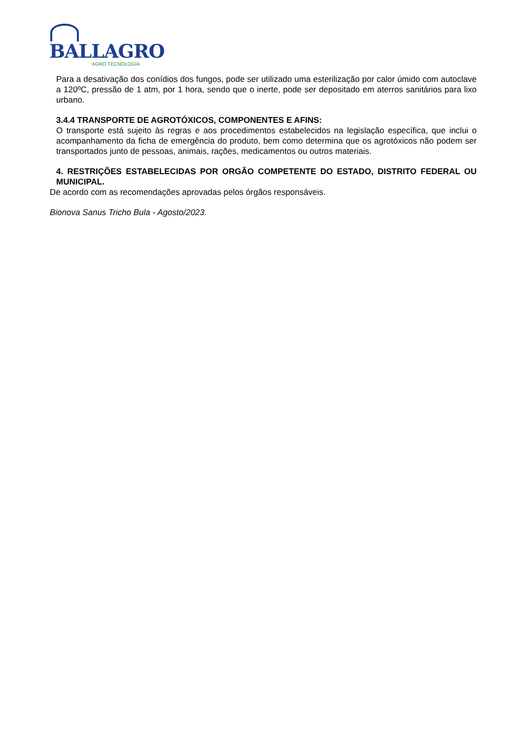BALLAGRO
AGRO TECNOLOGIA
Para a desativação dos conídios dos fungos, pode ser utilizado uma esterilização por calor úmido com autoclave a 120ºC, pressão de 1 atm, por 1 hora, sendo que o inerte, pode ser depositado em aterros sanitários para lixo urbano.
3.4.4 TRANSPORTE DE AGROTÓXICOS, COMPONENTES E AFINS:
O transporte está sujeito às regras e aos procedimentos estabelecidos na legislação específica, que inclui o acompanhamento da ficha de emergência do produto, bem como determina que os agrotóxicos não podem ser transportados junto de pessoas, animais, rações, medicamentos ou outros materiais.
4. RESTRIÇÕES ESTABELECIDAS POR ORGÃO COMPETENTE DO ESTADO, DISTRITO FEDERAL OU MUNICIPAL.
De acordo com as recomendações aprovadas pelos órgãos responsáveis.
Bionova Sanus Tricho Bula - Agosto/2023.